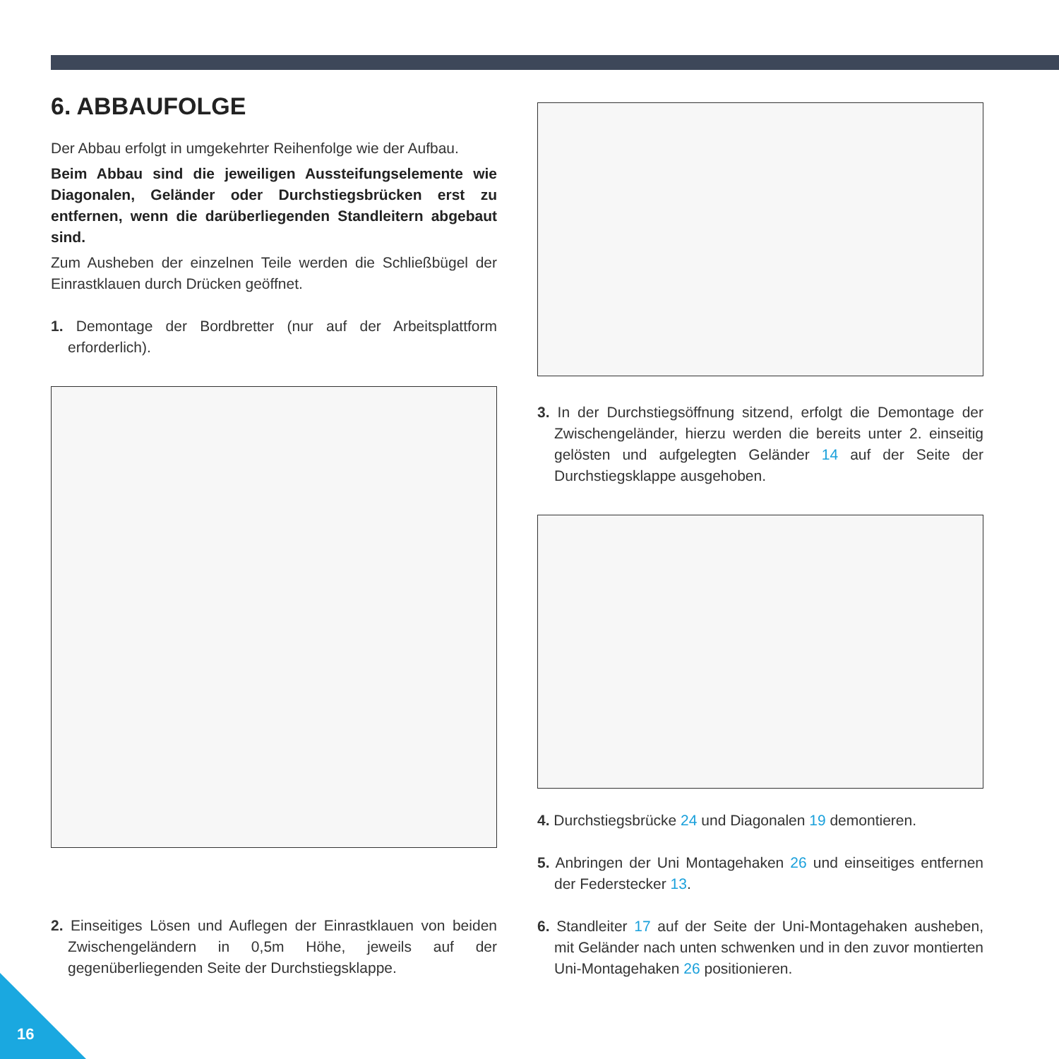6. ABBAUFOLGE
Der Abbau erfolgt in umgekehrter Reihenfolge wie der Aufbau.
Beim Abbau sind die jeweiligen Aussteifungselemente wie Diagonalen, Geländer oder Durchstiegsbrücken erst zu entfernen, wenn die darüberliegenden Standleitern abgebaut sind.
Zum Ausheben der einzelnen Teile werden die Schließbügel der Einrastklauen durch Drücken geöffnet.
1. Demontage der Bordbretter (nur auf der Arbeitsplattform erforderlich).
2. Einseitiges Lösen und Auflegen der Einrastklauen von beiden Zwischengeländern in 0,5m Höhe, jeweils auf der gegenüberliegenden Seite der Durchstiegsklappe.
3. In der Durchstiegsöffnung sitzend, erfolgt die Demontage der Zwischengeländer, hierzu werden die bereits unter 2. einseitig gelösten und aufgelegten Geländer 14 auf der Seite der Durchstiegsklappe ausgehoben.
4. Durchstiegsbrücke 24 und Diagonalen 19 demontieren.
5. Anbringen der Uni Montagehaken 26 und einseitiges entfernen der Federstecker 13.
6. Standleiter 17 auf der Seite der Uni-Montagehaken ausheben, mit Geländer nach unten schwenken und in den zuvor montierten Uni-Montagehaken 26 positionieren.
16